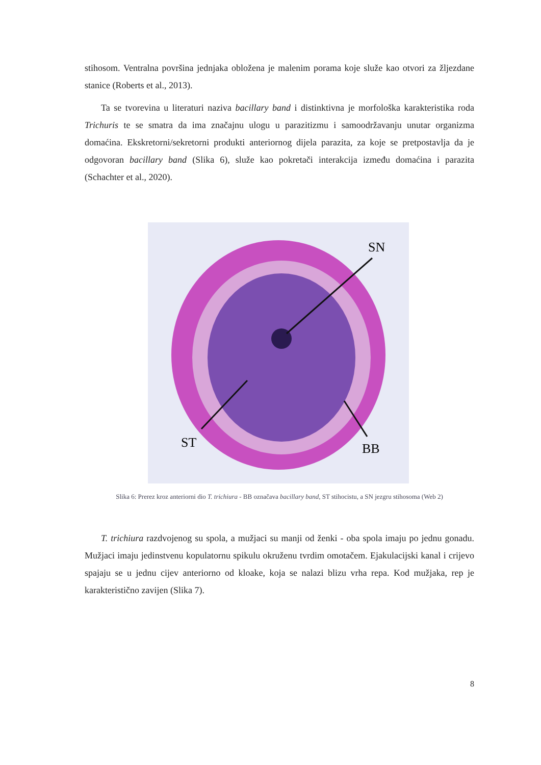stihosom. Ventralna površina jednjaka obložena je malenim porama koje služe kao otvori za žljezdane stanice (Roberts et al., 2013).
Ta se tvorevina u literaturi naziva bacillary band i distinktivna je morfološka karakteristika roda Trichuris te se smatra da ima značajnu ulogu u parazitizmu i samoodržavanju unutar organizma domaćina. Ekskretorni/sekretorni produkti anteriornog dijela parazita, za koje se pretpostavlja da je odgovoran bacillary band (Slika 6), služe kao pokretači interakcija između domaćina i parazita (Schachter et al., 2020).
SN
ST
BB
Slika 6: Prerez kroz anteriorni dio T. trichiura - BB označava bacillary band, ST stihocistu, a SN jezgru stihosoma (Web 2)
T. trichiura razdvojenog su spola, a mužjaci su manji od ženki - oba spola imaju po jednu gonadu. Mužjaci imaju jedinstvenu kopulatornu spikulu okruženu tvrdim omotačem. Ejakulacijski kanal i crijevo spajaju se u jednu cijev anteriorno od kloake, koja se nalazi blizu vrha repa. Kod mužjaka, rep je karakteristično zavijen (Slika 7).
8